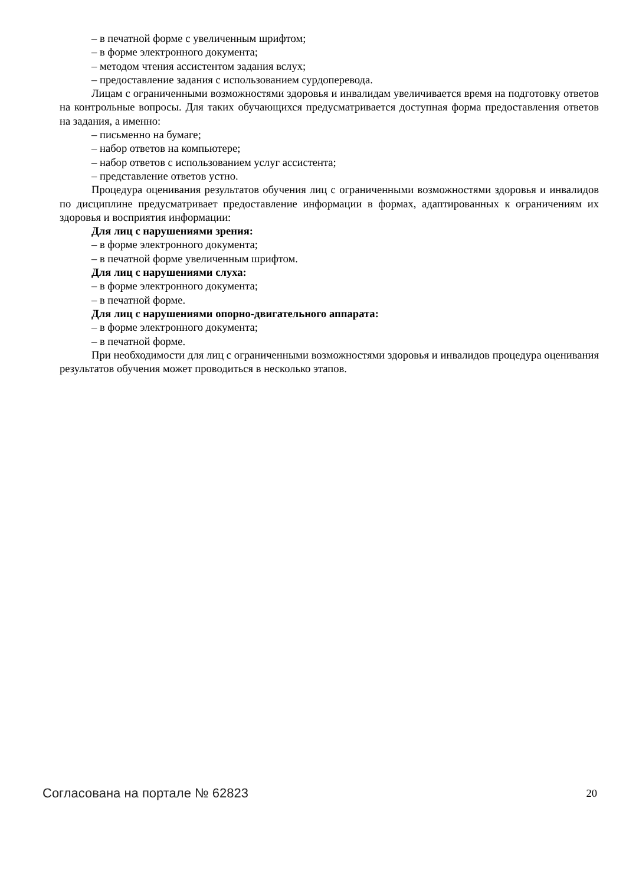– в печатной форме с увеличенным шрифтом;
– в форме электронного документа;
– методом чтения ассистентом задания вслух;
– предоставление задания с использованием сурдоперевода.
Лицам с ограниченными возможностями здоровья и инвалидам увеличивается время на подготовку ответов на контрольные вопросы. Для таких обучающихся предусматривается доступная форма предоставления ответов на задания, а именно:
– письменно на бумаге;
– набор ответов на компьютере;
– набор ответов с использованием услуг ассистента;
– представление ответов устно.
Процедура оценивания результатов обучения лиц с ограниченными возможностями здоровья и инвалидов по дисциплине предусматривает предоставление информации в формах, адаптированных к ограничениям их здоровья и восприятия информации:
Для лиц с нарушениями зрения:
– в форме электронного документа;
– в печатной форме увеличенным шрифтом.
Для лиц с нарушениями слуха:
– в форме электронного документа;
– в печатной форме.
Для лиц с нарушениями опорно-двигательного аппарата:
– в форме электронного документа;
– в печатной форме.
При необходимости для лиц с ограниченными возможностями здоровья и инвалидов процедура оценивания результатов обучения может проводиться в несколько этапов.
Согласована на портале № 62823 20